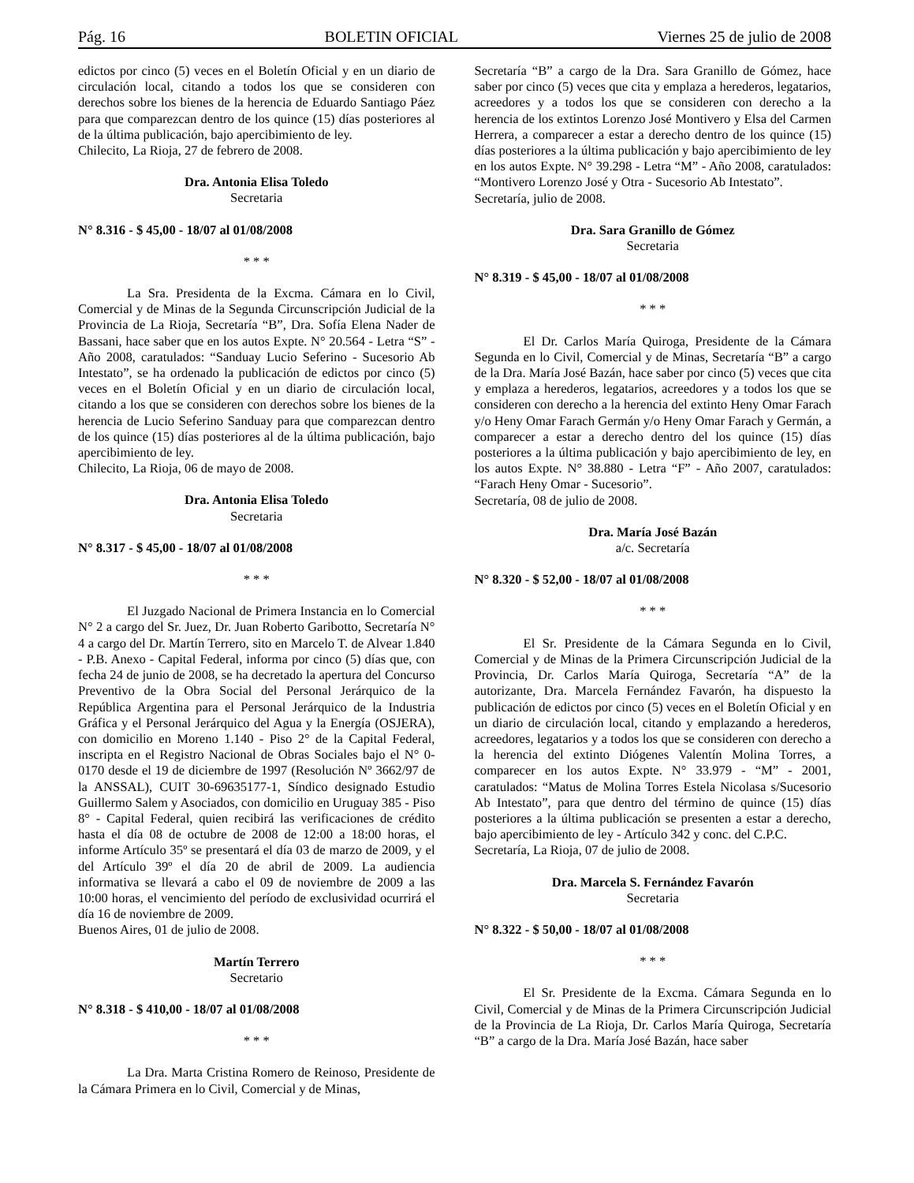Pág. 16 BOLETIN OFICIAL Viernes 25 de julio de 2008
edictos por cinco (5) veces en el Boletín Oficial y en un diario de circulación local, citando a todos los que se consideren con derechos sobre los bienes de la herencia de Eduardo Santiago Páez para que comparezcan dentro de los quince (15) días posteriores al de la última publicación, bajo apercibimiento de ley.
Chilecito, La Rioja, 27 de febrero de 2008.
Dra. Antonia Elisa Toledo
Secretaria
N° 8.316 - $ 45,00 - 18/07 al 01/08/2008
* * *
La Sra. Presidenta de la Excma. Cámara en lo Civil, Comercial y de Minas de la Segunda Circunscripción Judicial de la Provincia de La Rioja, Secretaría “B”, Dra. Sofía Elena Nader de Bassani, hace saber que en los autos Expte. N° 20.564 - Letra “S” - Año 2008, caratulados: “Sanduay Lucio Seferino - Sucesorio Ab Intestato”, se ha ordenado la publicación de edictos por cinco (5) veces en el Boletín Oficial y en un diario de circulación local, citando a los que se consideren con derechos sobre los bienes de la herencia de Lucio Seferino Sanduay para que comparezcan dentro de los quince (15) días posteriores al de la última publicación, bajo apercibimiento de ley.
Chilecito, La Rioja, 06 de mayo de 2008.
Dra. Antonia Elisa Toledo
Secretaria
N° 8.317 - $ 45,00 - 18/07 al 01/08/2008
* * *
El Juzgado Nacional de Primera Instancia en lo Comercial N° 2 a cargo del Sr. Juez, Dr. Juan Roberto Garibotto, Secretaría N° 4 a cargo del Dr. Martín Terrero, sito en Marcelo T. de Alvear 1.840 - P.B. Anexo - Capital Federal, informa por cinco (5) días que, con fecha 24 de junio de 2008, se ha decretado la apertura del Concurso Preventivo de la Obra Social del Personal Jerárquico de la República Argentina para el Personal Jerárquico de la Industria Gráfica y el Personal Jerárquico del Agua y la Energía (OSJERA), con domicilio en Moreno 1.140 - Piso 2° de la Capital Federal, inscripta en el Registro Nacional de Obras Sociales bajo el N° 0-0170 desde el 19 de diciembre de 1997 (Resolución Nº 3662/97 de la ANSSAL), CUIT 30-69635177-1, Síndico designado Estudio Guillermo Salem y Asociados, con domicilio en Uruguay 385 - Piso 8° - Capital Federal, quien recibirá las verificaciones de crédito hasta el día 08 de octubre de 2008 de 12:00 a 18:00 horas, el informe Artículo 35º se presentará el día 03 de marzo de 2009, y el del Artículo 39º el día 20 de abril de 2009. La audiencia informativa se llevará a cabo el 09 de noviembre de 2009 a las 10:00 horas, el vencimiento del período de exclusividad ocurrirá el día 16 de noviembre de 2009.
Buenos Aires, 01 de julio de 2008.
Martín Terrero
Secretario
N° 8.318 - $ 410,00 - 18/07 al 01/08/2008
* * *
La Dra. Marta Cristina Romero de Reinoso, Presidente de la Cámara Primera en lo Civil, Comercial y de Minas,
Secretaría “B” a cargo de la Dra. Sara Granillo de Gómez, hace saber por cinco (5) veces que cita y emplaza a herederos, legatarios, acreedores y a todos los que se consideren con derecho a la herencia de los extintos Lorenzo José Montivero y Elsa del Carmen Herrera, a comparecer a estar a derecho dentro de los quince (15) días posteriores a la última publicación y bajo apercibimiento de ley en los autos Expte. N° 39.298 - Letra “M” - Año 2008, caratulados: “Montivero Lorenzo José y Otra - Sucesorio Ab Intestato”.
Secretaría, julio de 2008.
Dra. Sara Granillo de Gómez
Secretaria
N° 8.319 - $ 45,00 - 18/07 al 01/08/2008
* * *
El Dr. Carlos María Quiroga, Presidente de la Cámara Segunda en lo Civil, Comercial y de Minas, Secretaría “B” a cargo de la Dra. María José Bazán, hace saber por cinco (5) veces que cita y emplaza a herederos, legatarios, acreedores y a todos los que se consideren con derecho a la herencia del extinto Heny Omar Farach y/o Heny Omar Farach Germán y/o Heny Omar Farach y Germán, a comparecer a estar a derecho dentro del los quince (15) días posteriores a la última publicación y bajo apercibimiento de ley, en los autos Expte. N° 38.880 - Letra “F” - Año 2007, caratulados: “Farach Heny Omar - Sucesorio”.
Secretaría, 08 de julio de 2008.
Dra. María José Bazán
a/c. Secretaría
N° 8.320 - $ 52,00 - 18/07 al 01/08/2008
* * *
El Sr. Presidente de la Cámara Segunda en lo Civil, Comercial y de Minas de la Primera Circunscripción Judicial de la Provincia, Dr. Carlos María Quiroga, Secretaría “A” de la autorizante, Dra. Marcela Fernández Favarón, ha dispuesto la publicación de edictos por cinco (5) veces en el Boletín Oficial y en un diario de circulación local, citando y emplazando a herederos, acreedores, legatarios y a todos los que se consideren con derecho a la herencia del extinto Diógenes Valentín Molina Torres, a comparecer en los autos Expte. N° 33.979 - “M” - 2001, caratulados: “Matus de Molina Torres Estela Nicolasa s/Sucesorio Ab Intestato”, para que dentro del término de quince (15) días posteriores a la última publicación se presenten a estar a derecho, bajo apercibimiento de ley - Artículo 342 y conc. del C.P.C.
Secretaría, La Rioja, 07 de julio de 2008.
Dra. Marcela S. Fernández Favarón
Secretaria
N° 8.322 - $ 50,00 - 18/07 al 01/08/2008
* * *
El Sr. Presidente de la Excma. Cámara Segunda en lo Civil, Comercial y de Minas de la Primera Circunscripción Judicial de la Provincia de La Rioja, Dr. Carlos María Quiroga, Secretaría “B” a cargo de la Dra. María José Bazán, hace saber